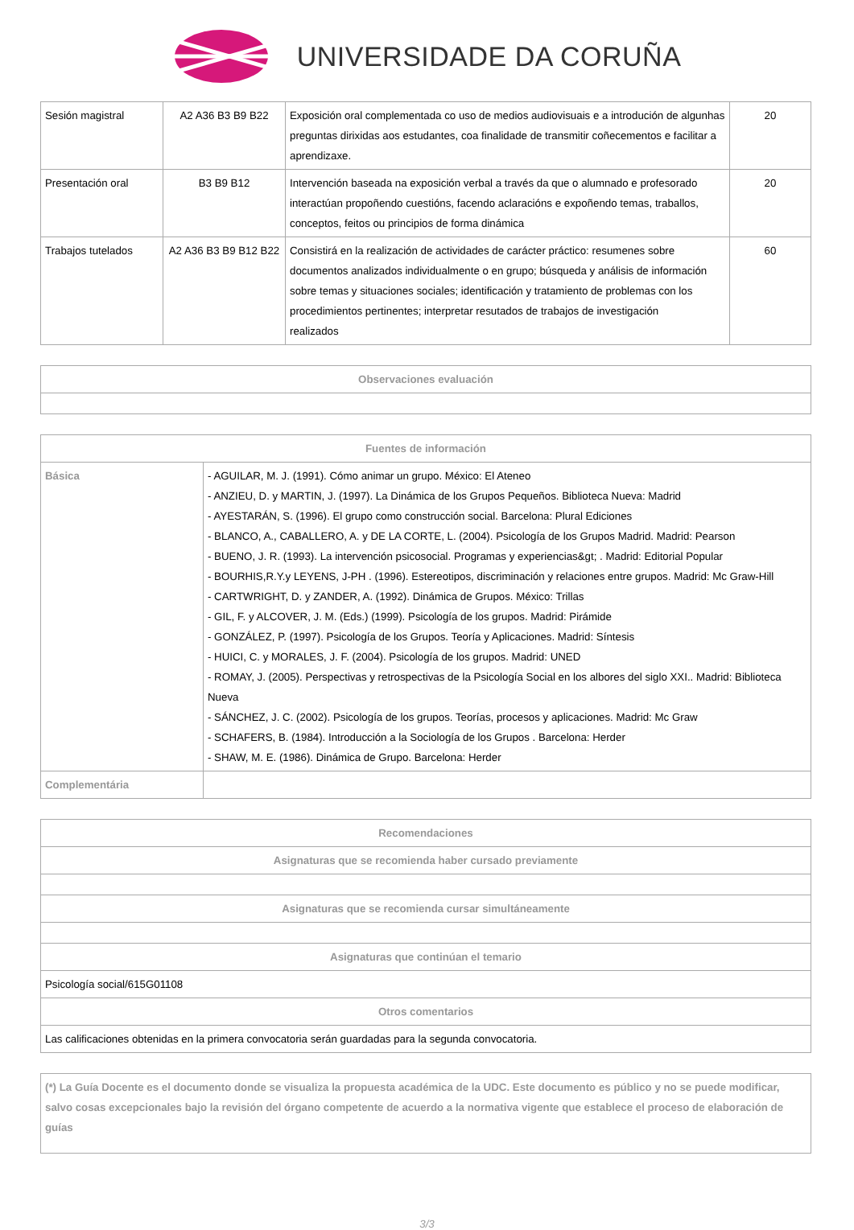UNIVERSIDADE DA CORUÑA
| Sesión magistral | A2 A36 B3 B9 B22 | Exposición oral complementada co uso de medios audiovisuais e a introdución de algunhas preguntas dirixidas aos estudantes, coa finalidade de transmitir coñecementos e facilitar a aprendizaxe. | 20 |
| Presentación oral | B3 B9 B12 | Intervención baseada na exposición verbal a través da que o alumnado e profesorado interactúan propoñendo cuestións, facendo aclaracións e expoñendo temas, traballos, conceptos, feitos ou principios de forma dinámica | 20 |
| Trabajos tutelados | A2 A36 B3 B9 B12 B22 | Consistirá en la realización de actividades de carácter práctico: resumenes sobre documentos analizados individualmente o en grupo; búsqueda y análisis de información sobre temas y situaciones sociales; identificación y tratamiento de problemas con los procedimientos pertinentes; interpretar resutados de trabajos de investigación realizados | 60 |
| Observaciones evaluación |
| --- |
| Fuentes de información | |
| --- | --- |
| Básica | - AGUILAR, M. J. (1991). Cómo animar un grupo. México: El Ateneo - ANZIEU, D. y MARTIN, J. (1997). La Dinámica de los Grupos Pequeños. Biblioteca Nueva: Madrid - AYESTARÁN, S. (1996). El grupo como construcción social. Barcelona: Plural Ediciones - BLANCO, A., CABALLERO, A. y DE LA CORTE, L. (2004). Psicología de los Grupos Madrid. Madrid: Pearson - BUENO, J. R. (1993). La intervención psicosocial. Programas y experiencias&gt; . Madrid: Editorial Popular - BOURHIS,R.Y.y LEYENS, J-PH . (1996). Estereotipos, discriminación y relaciones entre grupos. Madrid: Mc Graw-Hill - CARTWRIGHT, D. y ZANDER, A. (1992). Dinámica de Grupos. México: Trillas - GIL, F. y ALCOVER, J. M. (Eds.) (1999). Psicología de los grupos. Madrid: Pirámide - GONZÁLEZ, P. (1997). Psicología de los Grupos. Teoría y Aplicaciones. Madrid: Síntesis - HUICI, C. y MORALES, J. F. (2004). Psicología de los grupos. Madrid: UNED - ROMAY, J. (2005). Perspectivas y retrospectivas de la Psicología Social en los albores del siglo XXI.. Madrid: Biblioteca Nueva - SÁNCHEZ, J. C. (2002). Psicología de los grupos. Teorías, procesos y aplicaciones. Madrid: Mc Graw - SCHAFERS, B. (1984). Introducción a la Sociología de los Grupos . Barcelona: Herder - SHAW, M. E. (1986). Dinámica de Grupo. Barcelona: Herder |
| Complementária | |
| Recomendaciones |
| --- |
| Asignaturas que se recomienda haber cursado previamente |
| Asignaturas que se recomienda cursar simultáneamente |
| Asignaturas que continúan el temario |
| Psicología social/615G01108 |
| Otros comentarios |
| Las calificaciones obtenidas en la primera convocatoria serán guardadas para la segunda convocatoria. |
| (*) La Guía Docente es el documento donde se visualiza la propuesta académica de la UDC. Este documento es público y no se puede modificar, salvo cosas excepcionales bajo la revisión del órgano competente de acuerdo a la normativa vigente que establece el proceso de elaboración de guías |
3/3